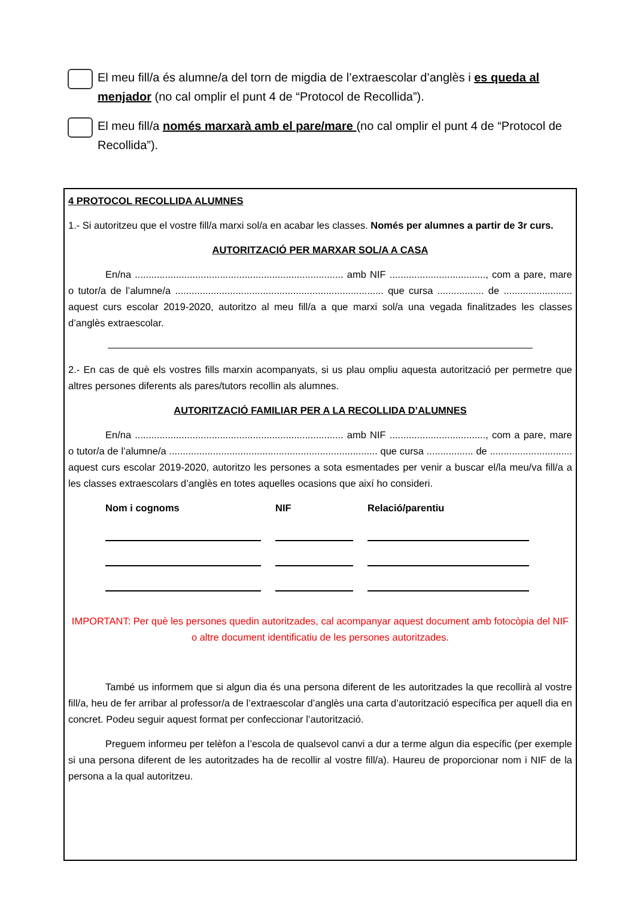El meu fill/a és alumne/a del torn de migdia de l’extraescolar d’anglès i es queda al menjador (no cal omplir el punt 4 de “Protocol de Recollida”).
El meu fill/a només marxarà amb el pare/mare (no cal omplir el punt 4 de “Protocol de Recollida”).
4 PROTOCOL RECOLLIDA ALUMNES
1.- Si autoritzeu que el vostre fill/a marxi sol/a en acabar les classes. Només per alumnes a partir de 3r curs.
AUTORITZACIÓ PER MARXAR SOL/A A CASA
En/na ............................................................................ amb NIF ..................................., com a pare, mare o tutor/a de l’alumne/a ............................................................................ que cursa ................. de ......................... aquest curs escolar 2019-2020, autoritzo al meu fill/a a que marxi sol/a una vegada finalitzades les classes d’anglès extraescolar.
2.- En cas de què els vostres fills marxin acompanyats, si us plau ompliu aquesta autorització per permetre que altres persones diferents als pares/tutors recollin als alumnes.
AUTORITZACIÓ FAMILIAR PER A LA RECOLLIDA D’ALUMNES
En/na ............................................................................ amb NIF ..................................., com a pare, mare o tutor/a de l’alumne/a ............................................................................ que cursa ................. de .............................. aquest curs escolar 2019-2020, autoritzo les persones a sota esmentades per venir a buscar el/la meu/va fill/a a les classes extraescolars d’anglès en totes aquelles ocasions que així ho consideri.
Nom i cognoms
NIF
Relació/parentiu
IMPORTANT: Per què les persones quedin autoritzades, cal acompanyar aquest document amb fotocòpia del NIF o altre document identificatiu de les persones autoritzades.
També us informem que si algun dia és una persona diferent de les autoritzades la que recollirà al vostre fill/a, heu de fer arribar al professor/a de l’extraescolar d’anglès una carta d’autorització específica per aquell dia en concret. Podeu seguir aquest format per confeccionar l’autorització.
Preguem informeu per telèfon a l’escola de qualsevol canvi a dur a terme algun dia específic (per exemple si una persona diferent de les autoritzades ha de recollir al vostre fill/a). Haureu de proporcionar nom i NIF de la persona a la qual autoritzeu.